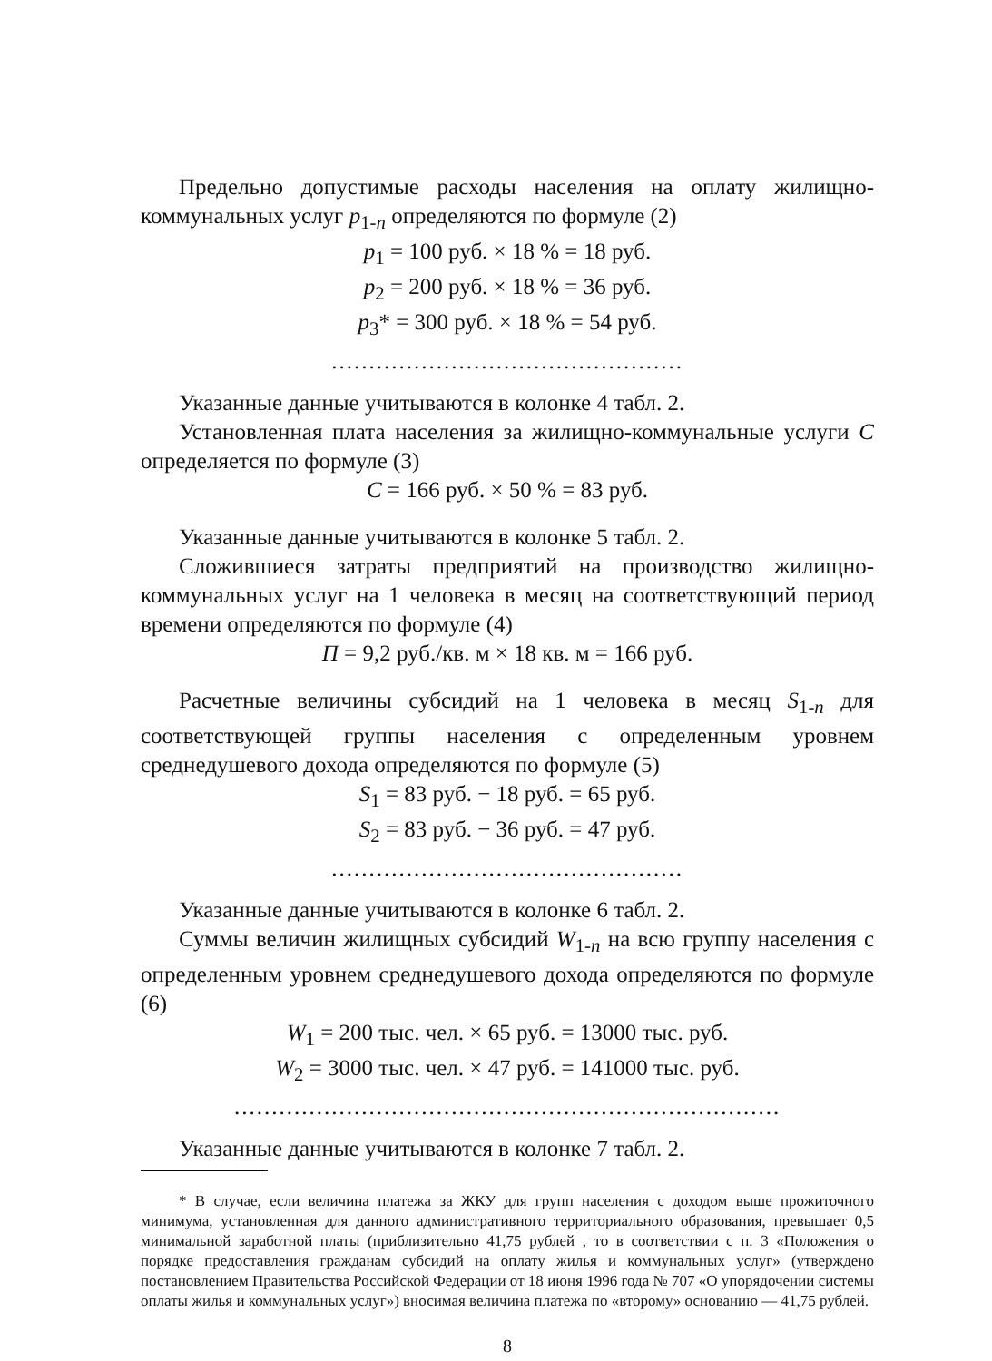Предельно допустимые расходы населения на оплату жилищно-коммунальных услуг p<sub>1-n</sub> определяются по формуле (2)
p<sub>1</sub> = 100 руб. × 18 % = 18 руб.
p<sub>2</sub> = 200 руб. × 18 % = 36 руб.
p<sub>3</sub>* = 300 руб. × 18 % = 54 руб.
...............................................
Указанные данные учитываются в колонке 4 табл. 2.
Установленная плата населения за жилищно-коммунальные услуги C определяется по формуле (3)
C = 166 руб. × 50 % = 83 руб.
Указанные данные учитываются в колонке 5 табл. 2.
Сложившиеся затраты предприятий на производство жилищно-коммунальных услуг на 1 человека в месяц на соответствующий период времени определяются по формуле (4)
П = 9,2 руб./кв. м × 18 кв. м = 166 руб.
Расчетные величины субсидий на 1 человека в месяц S<sub>1-n</sub> для соответствующей группы населения с определенным уровнем среднедушевого дохода определяются по формуле (5)
S<sub>1</sub> = 83 руб. − 18 руб. = 65 руб.
S<sub>2</sub> = 83 руб. − 36 руб. = 47 руб.
...............................................
Указанные данные учитываются в колонке 6 табл. 2.
Суммы величин жилищных субсидий W<sub>1-n</sub> на всю группу населения с определенным уровнем среднедушевого дохода определяются по формуле (6)
W<sub>1</sub> = 200 тыс. чел. × 65 руб. = 13000 тыс. руб.
W<sub>2</sub> = 3000 тыс. чел. × 47 руб. = 141000 тыс. руб.
.........................................................................
Указанные данные учитываются в колонке 7 табл. 2.
* В случае, если величина платежа за ЖКУ для групп населения с доходом выше прожиточного минимума, установленная для данного административного территориального образования, превышает 0,5 минимальной заработной платы (приблизительно 41,75 рублей , то в соответствии с п. 3 «Положения о порядке предоставления гражданам субсидий на оплату жилья и коммунальных услуг» (утверждено постановлением Правительства Российской Федерации от 18 июня 1996 года № 707 «О упорядочении системы оплаты жилья и коммунальных услуг») вносимая величина платежа по «второму» основанию — 41,75 рублей.
8